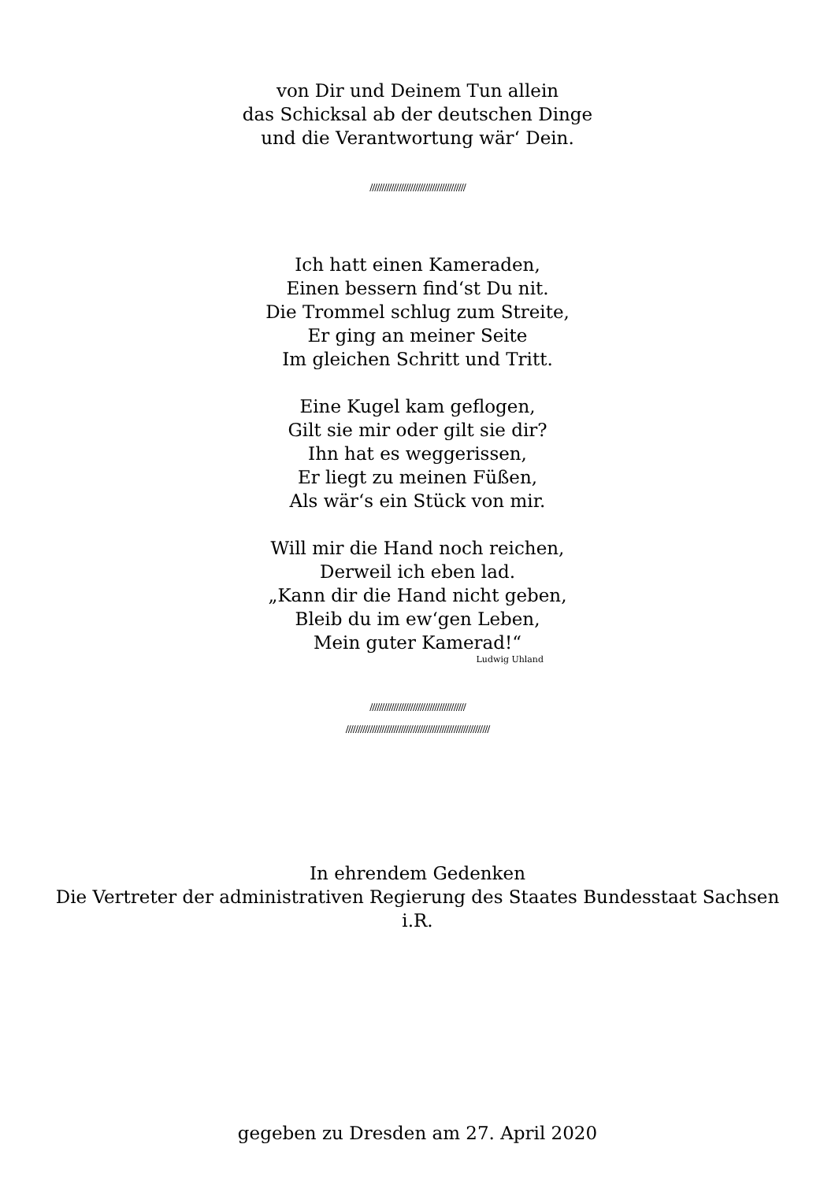von Dir und Deinem Tun allein
das Schicksal ab der deutschen Dinge
und die Verantwortung wär‘ Dein.
////////////////////////////////////////
Ich hatt einen Kameraden,
Einen bessern find‘st Du nit.
Die Trommel schlug zum Streite,
Er ging an meiner Seite
Im gleichen Schritt und Tritt.
Eine Kugel kam geflogen,
Gilt sie mir oder gilt sie dir?
Ihn hat es weggerissen,
Er liegt zu meinen Füßen,
Als wär‘s ein Stück von mir.
Will mir die Hand noch reichen,
Derweil ich eben lad.
„Kann dir die Hand nicht geben,
Bleib du im ew‘gen Leben,
Mein guter Kamerad!“
Ludwig Uhland
////////////////////////////////////////
////////////////////////////////////////////////////////////
In ehrendem Gedenken
Die Vertreter der administrativen Regierung des Staates Bundesstaat Sachsen
i.R.
gegeben zu Dresden am 27. April 2020